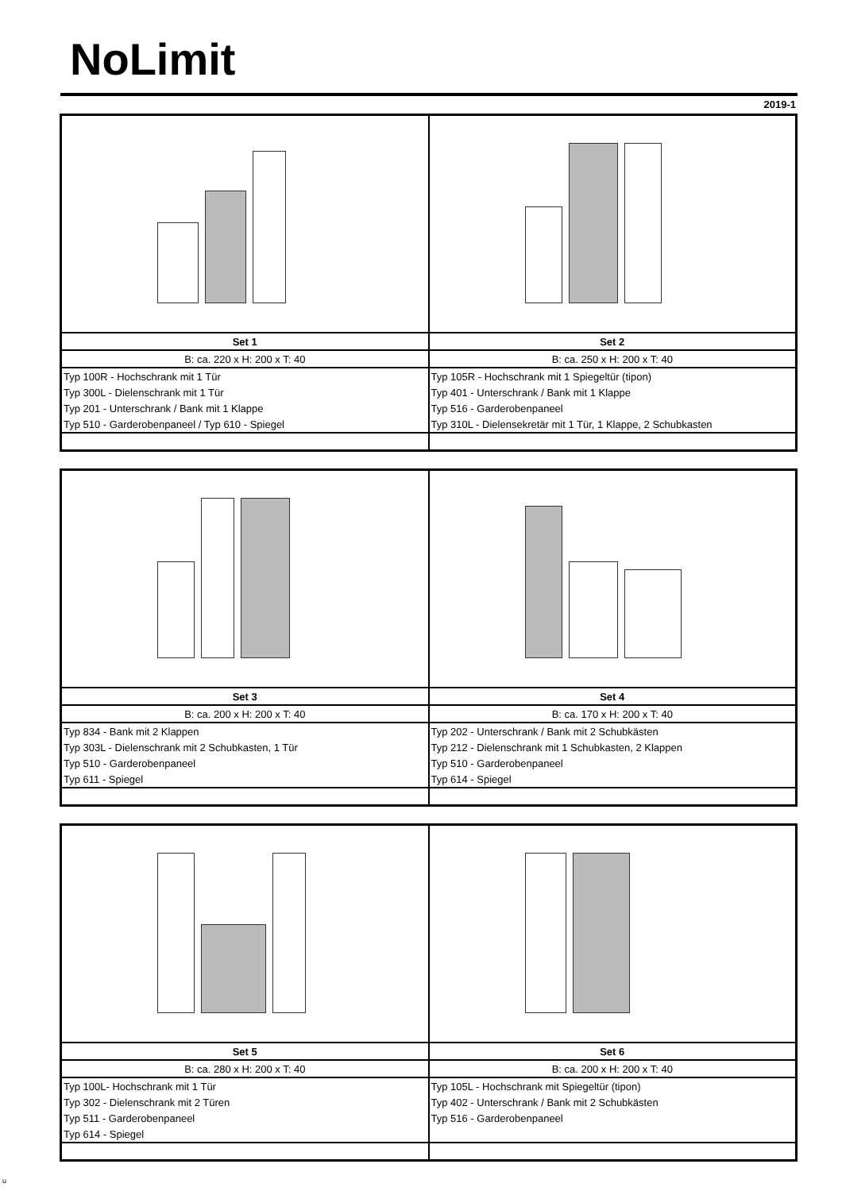NoLimit
2019-1
| Set 1 | Set 2 |
| B: ca. 220 x H: 200 x T: 40 | B: ca. 250 x H: 200 x T: 40 |
| Typ 100R - Hochschrank mit 1 Tür | Typ 105R - Hochschrank mit 1 Spiegeltür (tipon) |
| Typ 300L - Dielenschrank mit 1 Tür | Typ 401 - Unterschrank / Bank mit 1 Klappe |
| Typ 201 - Unterschrank / Bank mit 1 Klappe | Typ 516 - Garderobenpaneel |
| Typ 510 - Garderobenpaneel / Typ 610 - Spiegel | Typ 310L - Dielensekretär mit 1 Tür, 1 Klappe, 2 Schubkasten |
| Set 3 | Set 4 |
| B: ca. 200 x H: 200 x T: 40 | B: ca. 170 x H: 200 x T: 40 |
| Typ 834 - Bank mit 2 Klappen | Typ 202 - Unterschrank / Bank mit 2 Schubkästen |
| Typ 303L - Dielenschrank mit 2 Schubkasten, 1 Tür | Typ 212 - Dielenschrank mit 1 Schubkasten, 2 Klappen |
| Typ 510 - Garderobenpaneel | Typ 510 - Garderobenpaneel |
| Typ 611 - Spiegel | Typ 614 - Spiegel |
| Set 5 | Set 6 |
| B: ca. 280 x H: 200 x T: 40 | B: ca. 200 x H: 200 x T: 40 |
| Typ 100L- Hochschrank mit 1 Tür | Typ 105L - Hochschrank mit Spiegeltür (tipon) |
| Typ 302 - Dielenschrank mit 2 Türen | Typ 402 - Unterschrank / Bank mit 2 Schubkästen |
| Typ 511 - Garderobenpaneel | Typ 516 - Garderobenpaneel |
| Typ 614 - Spiegel | |
u